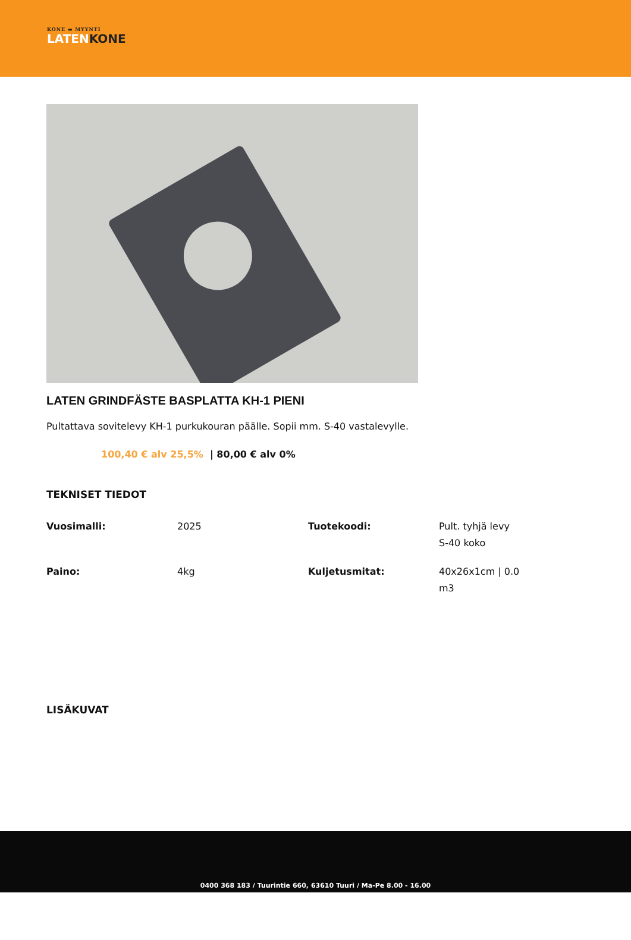KONE ▬ MYYNTI
LATENKONE
LATEN GRINDFÄSTE BASPLATTA KH-1 PIENI
Pultattava sovitelevy KH-1 purkukouran päälle. Sopii mm. S-40 vastalevylle.
100,40 € alv 25,5% | 80,00 € alv 0%
TEKNISET TIEDOT
| Vuosimalli: | 2025 | Tuotekoodi: | Pult. tyhjä levy S-40 koko |
| Paino: | 4kg | Kuljetusmitat: | 40x26x1cm / 0.0 m3 |
LISÄKUVAT
0400 368 183 / Tuurintie 660, 63610 Tuuri / Ma-Pe 8.00 - 16.00